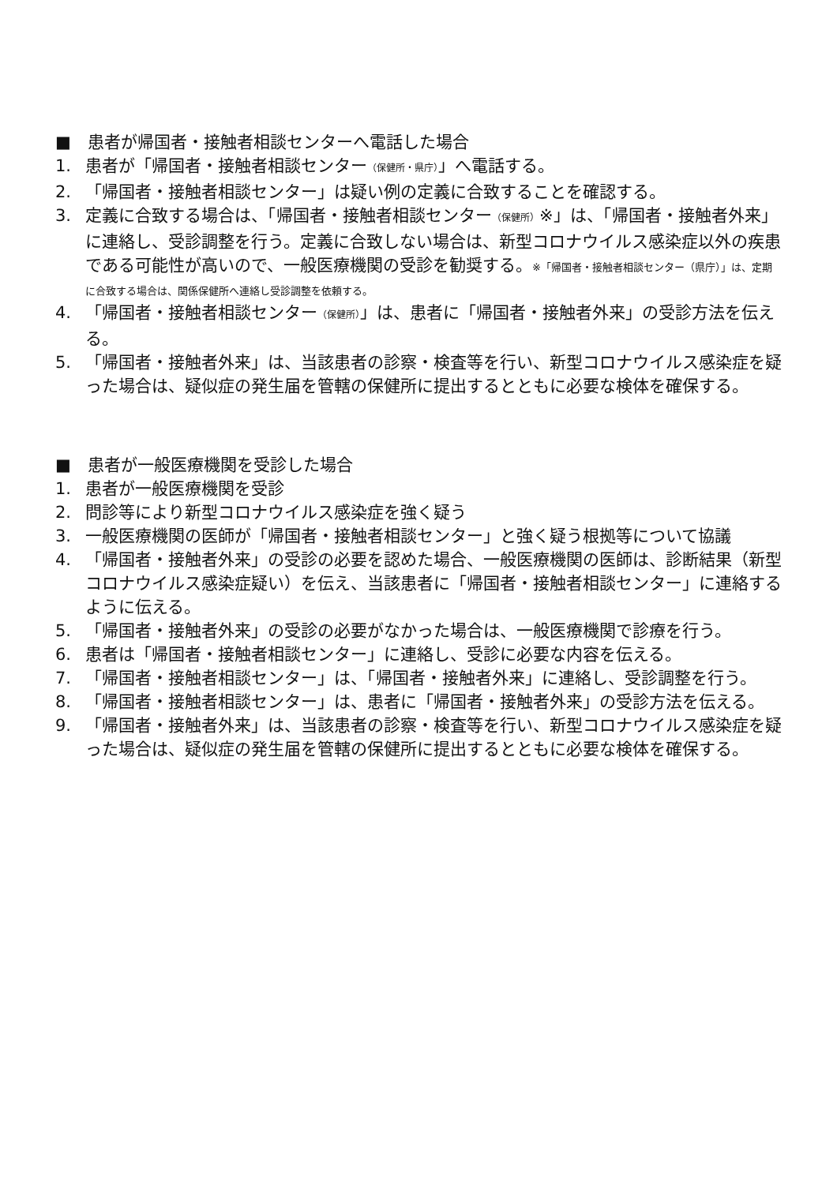■　患者が帰国者・接触者相談センターへ電話した場合
1. 患者が「帰国者・接触者相談センター（保健所・県庁）」へ電話する。
2. 「帰国者・接触者相談センター」は疑い例の定義に合致することを確認する。
3. 定義に合致する場合は、「帰国者・接触者相談センター（保健所）※」は、「帰国者・接触者外来」に連絡し、受診調整を行う。定義に合致しない場合は、新型コロナウイルス感染症以外の疾患である可能性が高いので、一般医療機関の受診を勧奨する。※「帰国者・接触者相談センター（県庁）」は、定期に合致する場合は、関係保健所へ連絡し受診調整を依頼する。
4. 「帰国者・接触者相談センター（保健所）」は、患者に「帰国者・接触者外来」の受診方法を伝える。
5. 「帰国者・接触者外来」は、当該患者の診察・検査等を行い、新型コロナウイルス感染症を疑った場合は、疑似症の発生届を管轄の保健所に提出するとともに必要な検体を確保する。
■　患者が一般医療機関を受診した場合
1. 患者が一般医療機関を受診
2. 問診等により新型コロナウイルス感染症を強く疑う
3. 一般医療機関の医師が「帰国者・接触者相談センター」と強く疑う根拠等について協議
4. 「帰国者・接触者外来」の受診の必要を認めた場合、一般医療機関の医師は、診断結果（新型コロナウイルス感染症疑い）を伝え、当該患者に「帰国者・接触者相談センター」に連絡するように伝える。
5. 「帰国者・接触者外来」の受診の必要がなかった場合は、一般医療機関で診療を行う。
6. 患者は「帰国者・接触者相談センター」に連絡し、受診に必要な内容を伝える。
7. 「帰国者・接触者相談センター」は、「帰国者・接触者外来」に連絡し、受診調整を行う。
8. 「帰国者・接触者相談センター」は、患者に「帰国者・接触者外来」の受診方法を伝える。
9. 「帰国者・接触者外来」は、当該患者の診察・検査等を行い、新型コロナウイルス感染症を疑った場合は、疑似症の発生届を管轄の保健所に提出するとともに必要な検体を確保する。